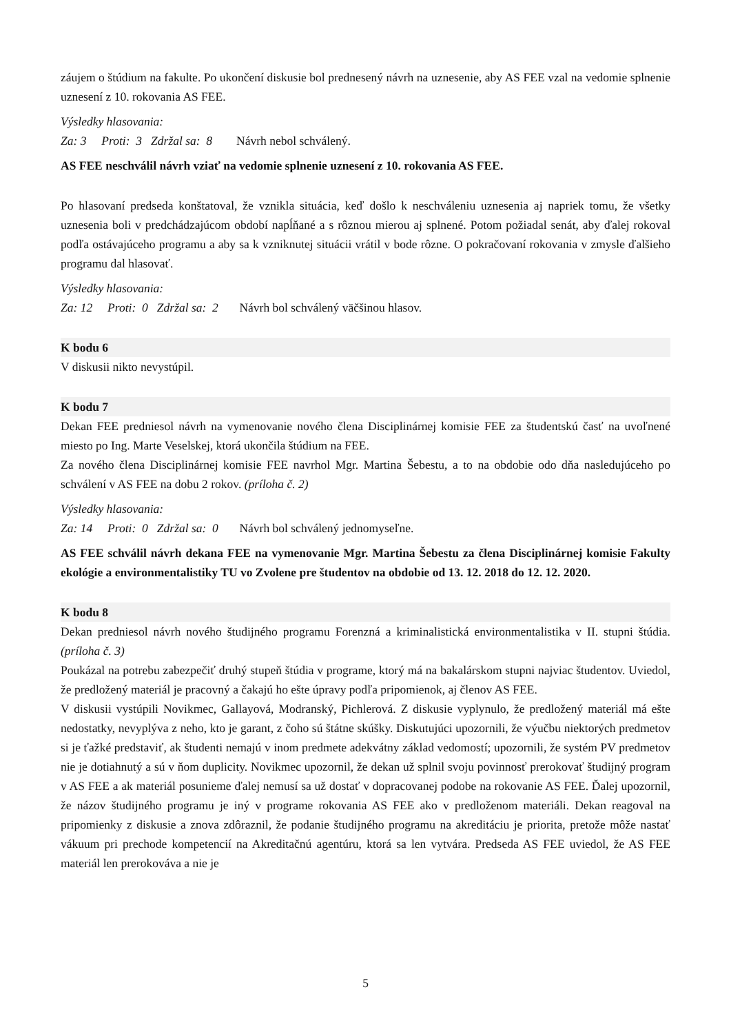záujem o štúdium na fakulte. Po ukončení diskusie bol prednesený návrh na uznesenie, aby AS FEE vzal na vedomie splnenie uznesení z 10. rokovania AS FEE.
Výsledky hlasovania:
Za: 3 Proti: 3 Zdržal sa: 8 Návrh nebol schválený.
AS FEE neschválil návrh vziať na vedomie splnenie uznesení z 10. rokovania AS FEE.
Po hlasovaní predseda konštatoval, že vznikla situácia, keď došlo k neschváleniu uznesenia aj napriek tomu, že všetky uznesenia boli v predchádzajúcom období napĺňané a s rôznou mierou aj splnené. Potom požiadal senát, aby ďalej rokoval podľa ostávajúceho programu a aby sa k vzniknutej situácii vrátil v bode rôzne. O pokračovaní rokovania v zmysle ďalšieho programu dal hlasovať.
Výsledky hlasovania:
Za: 12 Proti: 0 Zdržal sa: 2 Návrh bol schválený väčšinou hlasov.
K bodu 6
V diskusii nikto nevystúpil.
K bodu 7
Dekan FEE predniesol návrh na vymenovanie nového člena Disciplinárnej komisie FEE za študentskú časť na uvoľnené miesto po Ing. Marte Veselskej, ktorá ukončila štúdium na FEE.
Za nového člena Disciplinárnej komisie FEE navrhol Mgr. Martina Šebestu, a to na obdobie odo dňa nasledujúceho po schválení v AS FEE na dobu 2 rokov. (príloha č. 2)
Výsledky hlasovania:
Za: 14 Proti: 0 Zdržal sa: 0 Návrh bol schválený jednomyseľne.
AS FEE schválil návrh dekana FEE na vymenovanie Mgr. Martina Šebestu za člena Disciplinárnej komisie Fakulty ekológie a environmentalistiky TU vo Zvolene pre študentov na obdobie od 13. 12. 2018 do 12. 12. 2020.
K bodu 8
Dekan predniesol návrh nového študijného programu Forenzná a kriminalistická environmentalistika v II. stupni štúdia. (príloha č. 3)
Poukázal na potrebu zabezpečiť druhý stupeň štúdia v programe, ktorý má na bakalárskom stupni najviac študentov. Uviedol, že predložený materiál je pracovný a čakajú ho ešte úpravy podľa pripomienok, aj členov AS FEE.
V diskusii vystúpili Novikmec, Gallayová, Modranský, Pichlerová. Z diskusie vyplynulo, že predložený materiál má ešte nedostatky, nevyplýva z neho, kto je garant, z čoho sú štátne skúšky. Diskutujúci upozornili, že výučbu niektorých predmetov si je ťažké predstaviť, ak študenti nemajú v inom predmete adekvátny základ vedomostí; upozornili, že systém PV predmetov nie je dotiahnutý a sú v ňom duplicity. Novikmec upozornil, že dekan už splnil svoju povinnosť prerokovať študijný program v AS FEE a ak materiál posunieme ďalej nemusí sa už dostať v dopracovanej podobe na rokovanie AS FEE. Ďalej upozornil, že názov študijného programu je iný v programe rokovania AS FEE ako v predloženom materiáli. Dekan reagoval na pripomienky z diskusie a znova zdôraznil, že podanie študijného programu na akreditáciu je priorita, pretože môže nastať vákuum pri prechode kompetencií na Akreditačnú agentúru, ktorá sa len vytvára. Predseda AS FEE uviedol, že AS FEE materiál len prerokováva a nie je
5